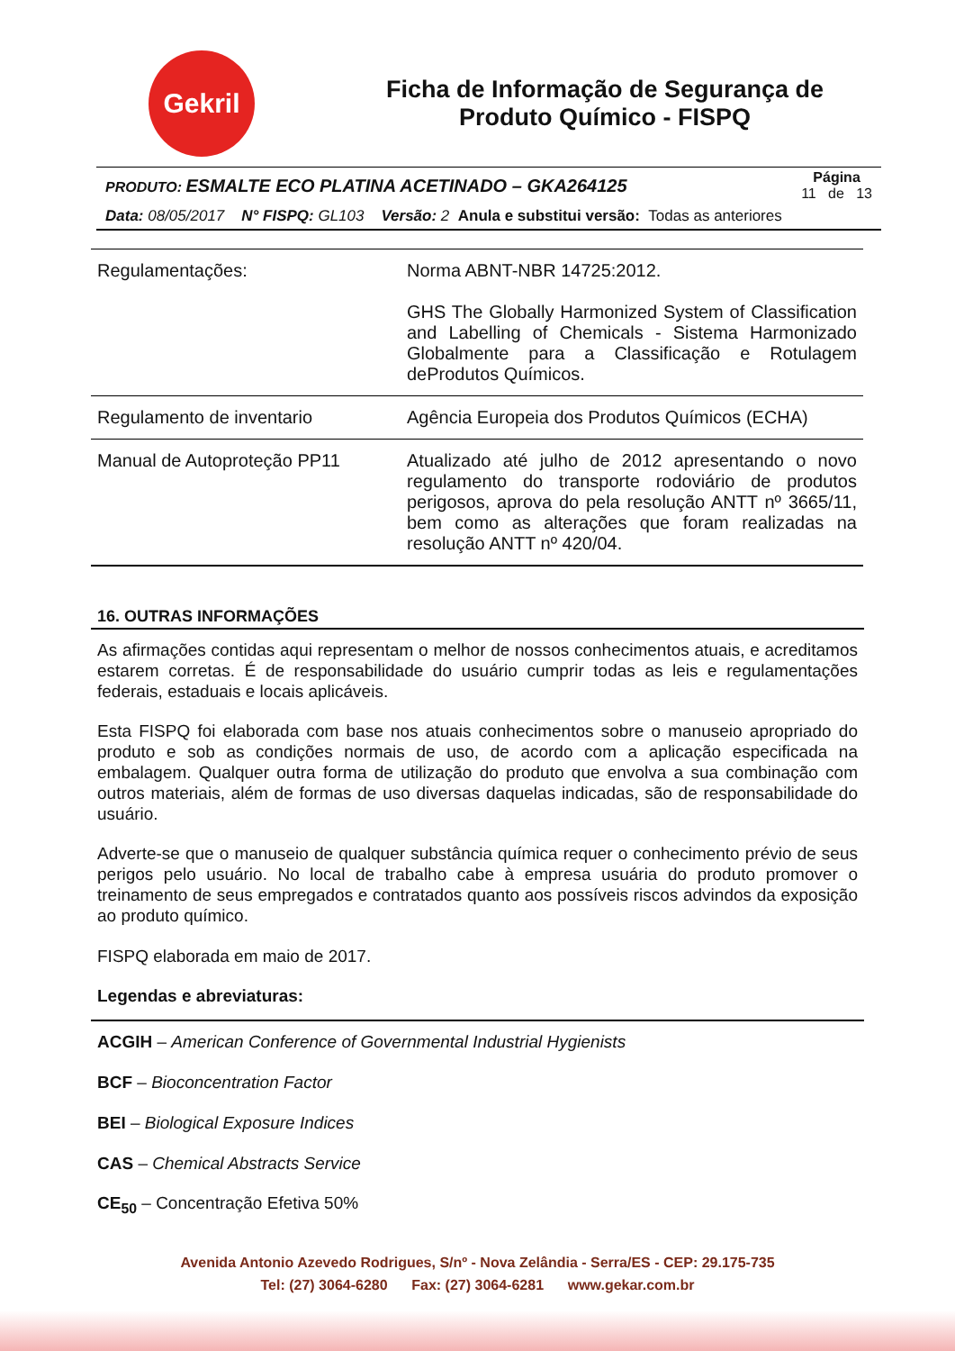Gekril
Ficha de Informação de Segurança de Produto Químico - FISPQ
PRODUTO: ESMALTE ECO PLATINA ACETINADO – GKA264125 Página
11 de 13
Data: 08/05/2017 N° FISPQ: GL103 Versão: 2 Anula e substitui versão: Todas as anteriores
| Regulamentações: | Norma ABNT-NBR 14725:2012. GHS The Globally Harmonized System of Classification and Labelling of Chemicals - Sistema Harmonizado Globalmente para a Classificação e Rotulagem deProdutos Químicos. |
| Regulamento de inventario | Agência Europeia dos Produtos Químicos (ECHA) |
| Manual de Autoproteção PP11 | Atualizado até julho de 2012 apresentando o novo regulamento do transporte rodoviário de produtos perigosos, aprova do pela resolução ANTT nº 3665/11, bem como as alterações que foram realizadas na resolução ANTT nº 420/04. |
16. OUTRAS INFORMAÇÕES
As afirmações contidas aqui representam o melhor de nossos conhecimentos atuais, e acreditamos estarem corretas. É de responsabilidade do usuário cumprir todas as leis e regulamentações federais, estaduais e locais aplicáveis.
Esta FISPQ foi elaborada com base nos atuais conhecimentos sobre o manuseio apropriado do produto e sob as condições normais de uso, de acordo com a aplicação especificada na embalagem. Qualquer outra forma de utilização do produto que envolva a sua combinação com outros materiais, além de formas de uso diversas daquelas indicadas, são de responsabilidade do usuário.
Adverte-se que o manuseio de qualquer substância química requer o conhecimento prévio de seus perigos pelo usuário. No local de trabalho cabe à empresa usuária do produto promover o treinamento de seus empregados e contratados quanto aos possíveis riscos advindos da exposição ao produto químico.
FISPQ elaborada em maio de 2017.
Legendas e abreviaturas:
ACGIH – American Conference of Governmental Industrial Hygienists
BCF – Bioconcentration Factor
BEI – Biological Exposure Indices
CAS – Chemical Abstracts Service
CE<sub>50</sub> – Concentração Efetiva 50%
Avenida Antonio Azevedo Rodrigues, S/nº - Nova Zelândia - Serra/ES - CEP: 29.175-735
Tel: (27) 3064-6280 Fax: (27) 3064-6281 www.gekar.com.br